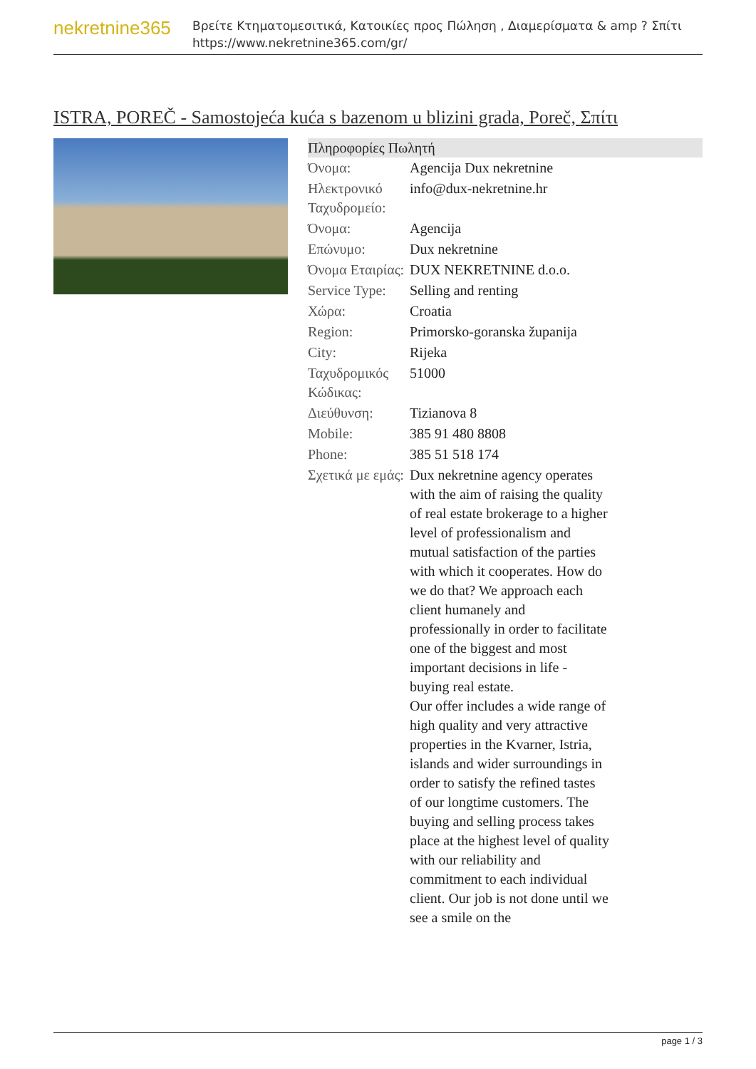nekretnine365
Βρείτε Κτηματομεσιτικά, Κατοικίες προς Πώληση , Διαμερίσματα & amp ? Σπίτι
https://www.nekretnine365.com/gr/
ISTRA, POREČ - Samostojeća kuća s bazenom u blizini grada, Poreč, Σπίτι
| Πληροφορίες Πωλητή | |
| --- | --- |
| Όνομα: | Agencija Dux nekretnine |
| Ηλεκτρονικό Ταχυδρομείο: | info@dux-nekretnine.hr |
| Όνομα: | Agencija |
| Επώνυμο: | Dux nekretnine |
| Όνομα Εταιρίας: | DUX NEKRETNINE d.o.o. |
| Service Type: | Selling and renting |
| Χώρα: | Croatia |
| Region: | Primorsko-goranska županija |
| City: | Rijeka |
| Ταχυδρομικός Κώδικας: | 51000 |
| Διεύθυνση: | Tizianova 8 |
| Mobile: | 385 91 480 8808 |
| Phone: | 385 51 518 174 |
| Σχετικά με εμάς: | Dux nekretnine agency operates with the aim of raising the quality of real estate brokerage to a higher level of professionalism and mutual satisfaction of the parties with which it cooperates. How do we do that? We approach each client humanely and professionally in order to facilitate one of the biggest and most important decisions in life - buying real estate. Our offer includes a wide range of high quality and very attractive properties in the Kvarner, Istria, islands and wider surroundings in order to satisfy the refined tastes of our longtime customers. The buying and selling process takes place at the highest level of quality with our reliability and commitment to each individual client. Our job is not done until we see a smile on the |
page 1 / 3